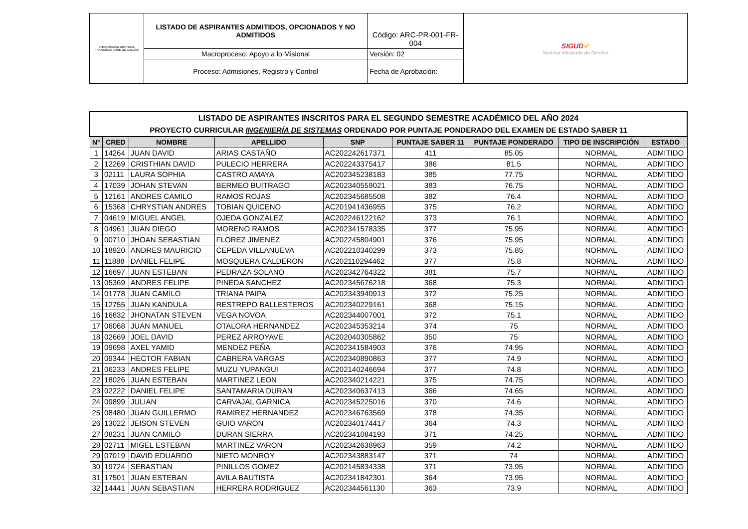| UNIVERSIDAD DISTRITAL FRANCISCO JOSÉ DE CALDAS | LISTADO DE ASPIRANTES ADMITIDOS, OPCIONADOS Y NO ADMITIDOS | Código: ARC-PR-001-FR-004 | SIGUD ✔ Sistema Integrado de Gestión |
| | Macroproceso: Apoyo a lo Misional | Versión: 02 | |
| | Proceso: Admisiones, Registro y Control | Fecha de Aprobación: | |
| LISTADO DE ASPIRANTES INSCRITOS PARA EL SEGUNDO SEMESTRE ACADÉMICO DEL AÑO 2024 PROYECTO CURRICULAR INGENIERÍA DE SISTEMAS ORDENADO POR PUNTAJE PONDERADO DEL EXAMEN DE ESTADO SABER 11 | | | | | | | | |
| N° | CRED | NOMBRE | APELLIDO | SNP | PUNTAJE SABER 11 | PUNTAJE PONDERADO | TIPO DE INSCRIPCIÓN | ESTADO |
| 1 | 14264 | JUAN DAVID | ARIAS CASTAÑO | AC202242617371 | 411 | 85.05 | NORMAL | ADMITIDO |
| 2 | 12269 | CRISTHIAN DAVID | PULECIO HERRERA | AC202243375417 | 386 | 81.5 | NORMAL | ADMITIDO |
| 3 | 02111 | LAURA SOPHIA | CASTRO AMAYA | AC202345238183 | 385 | 77.75 | NORMAL | ADMITIDO |
| 4 | 17039 | JOHAN STEVAN | BERMEO BUITRAGO | AC202340559021 | 383 | 76.75 | NORMAL | ADMITIDO |
| 5 | 12161 | ANDRES CAMILO | RAMOS ROJAS | AC202345685508 | 382 | 76.4 | NORMAL | ADMITIDO |
| 6 | 15368 | CHRYSTIAN ANDRES | TOBIAN QUICENO | AC201941436955 | 375 | 76.2 | NORMAL | ADMITIDO |
| 7 | 04619 | MIGUEL ANGEL | OJEDA GONZALEZ | AC202246122162 | 373 | 76.1 | NORMAL | ADMITIDO |
| 8 | 04961 | JUAN DIEGO | MORENO RAMOS | AC202341578335 | 377 | 75.95 | NORMAL | ADMITIDO |
| 9 | 00710 | JHOAN SEBASTIAN | FLOREZ JIMENEZ | AC202245804901 | 376 | 75.95 | NORMAL | ADMITIDO |
| 10 | 18920 | ANDRES MAURICIO | CEPEDA VILLANUEVA | AC202210340299 | 373 | 75.85 | NORMAL | ADMITIDO |
| 11 | 11888 | DANIEL FELIPE | MOSQUERA CALDERON | AC202110294462 | 377 | 75.8 | NORMAL | ADMITIDO |
| 12 | 16697 | JUAN ESTEBAN | PEDRAZA SOLANO | AC202342764322 | 381 | 75.7 | NORMAL | ADMITIDO |
| 13 | 05369 | ANDRES FELIPE | PINEDA SANCHEZ | AC202345676218 | 368 | 75.3 | NORMAL | ADMITIDO |
| 14 | 01778 | JUAN CAMILO | TRIANA PAIPA | AC202343940913 | 372 | 75.25 | NORMAL | ADMITIDO |
| 15 | 12755 | JUAN KANDULA | RESTREPO BALLESTEROS | AC202340229161 | 368 | 75.15 | NORMAL | ADMITIDO |
| 16 | 16832 | JHONATAN STEVEN | VEGA NOVOA | AC202344007001 | 372 | 75.1 | NORMAL | ADMITIDO |
| 17 | 06068 | JUAN MANUEL | OTALORA HERNANDEZ | AC202345353214 | 374 | 75 | NORMAL | ADMITIDO |
| 18 | 02669 | JOEL DAVID | PEREZ ARROYAVE | AC202040305862 | 350 | 75 | NORMAL | ADMITIDO |
| 19 | 09698 | AXEL YAMID | MENDEZ PEÑA | AC202341584903 | 376 | 74.95 | NORMAL | ADMITIDO |
| 20 | 09344 | HECTOR FABIAN | CABRERA VARGAS | AC202340890863 | 377 | 74.9 | NORMAL | ADMITIDO |
| 21 | 06233 | ANDRES FELIPE | MUZU YUPANGUI | AC202140246694 | 377 | 74.8 | NORMAL | ADMITIDO |
| 22 | 18026 | JUAN ESTEBAN | MARTINEZ LEON | AC202340214221 | 375 | 74.75 | NORMAL | ADMITIDO |
| 23 | 02222 | DANIEL FELIPE | SANTAMARIA DURAN | AC202340637413 | 366 | 74.65 | NORMAL | ADMITIDO |
| 24 | 09899 | JULIAN | CARVAJAL GARNICA | AC202345225016 | 370 | 74.6 | NORMAL | ADMITIDO |
| 25 | 08480 | JUAN GUILLERMO | RAMIREZ HERNANDEZ | AC202346763569 | 378 | 74.35 | NORMAL | ADMITIDO |
| 26 | 13022 | JEISON STEVEN | GUIO VARON | AC202340174417 | 364 | 74.3 | NORMAL | ADMITIDO |
| 27 | 08231 | JUAN CAMILO | DURAN SIERRA | AC202341084193 | 371 | 74.25 | NORMAL | ADMITIDO |
| 28 | 02711 | MIGEL ESTEBAN | MARTINEZ VARON | AC202342638963 | 359 | 74.2 | NORMAL | ADMITIDO |
| 29 | 07019 | DAVID EDUARDO | NIETO MONROY | AC202343883147 | 371 | 74 | NORMAL | ADMITIDO |
| 30 | 19724 | SEBASTIAN | PINILLOS GOMEZ | AC202145834338 | 371 | 73.95 | NORMAL | ADMITIDO |
| 31 | 17501 | JUAN ESTEBAN | AVILA BAUTISTA | AC202341842301 | 364 | 73.95 | NORMAL | ADMITIDO |
| 32 | 14441 | JUAN SEBASTIAN | HERRERA RODRIGUEZ | AC202344561130 | 363 | 73.9 | NORMAL | ADMITIDO |